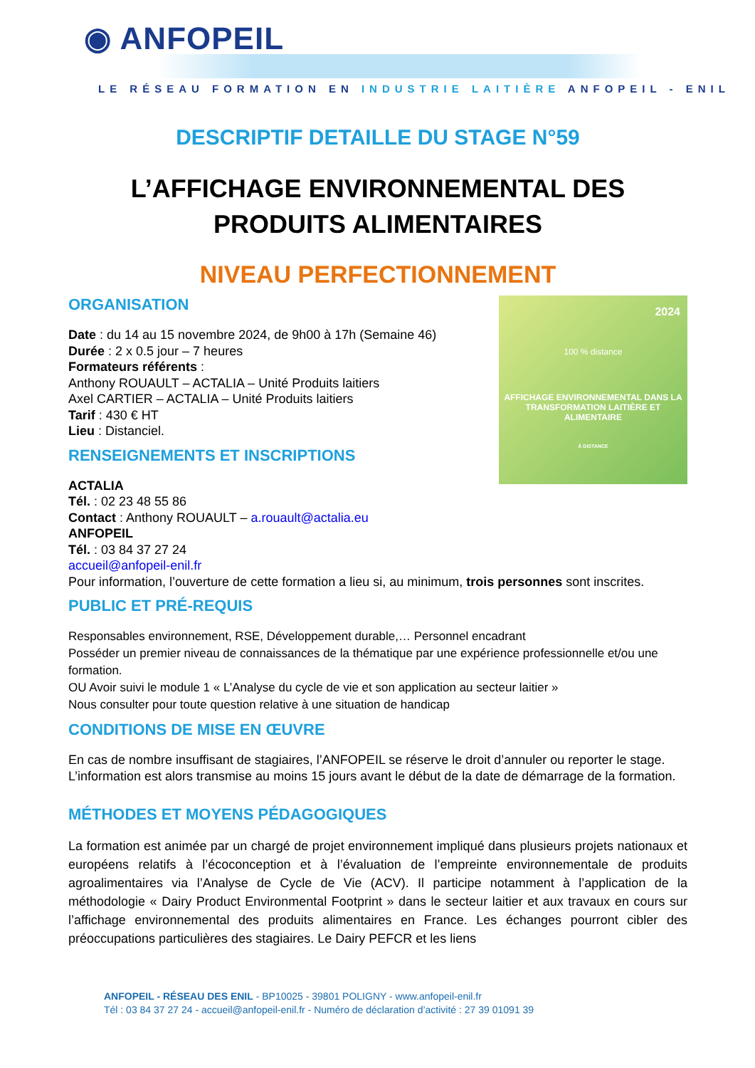◉ ANFOPEIL
LE RÉSEAU FORMATION EN INDUSTRIE LAITIÈRE ANFOPEIL - ENIL
DESCRIPTIF DETAILLE DU STAGE N°59
L’AFFICHAGE ENVIRONNEMENTAL DES PRODUITS ALIMENTAIRES
NIVEAU PERFECTIONNEMENT
2024
100 % distance
AFFICHAGE ENVIRONNEMENTAL DANS LA TRANSFORMATION LAITIÈRE ET ALIMENTAIRE
À DISTANCE
ORGANISATION
Date : du 14 au 15 novembre 2024, de 9h00 à 17h (Semaine 46)
Durée : 2 x 0.5 jour – 7 heures
Formateurs référents :
Anthony ROUAULT – ACTALIA – Unité Produits laitiers
Axel CARTIER – ACTALIA – Unité Produits laitiers
Tarif : 430 € HT
Lieu : Distanciel.
RENSEIGNEMENTS ET INSCRIPTIONS
ACTALIA
Tél. : 02 23 48 55 86
Contact : Anthony ROUAULT – a.rouault@actalia.eu
ANFOPEIL
Tél. : 03 84 37 27 24
accueil@anfopeil-enil.fr
Pour information, l’ouverture de cette formation a lieu si, au minimum, trois personnes sont inscrites.
PUBLIC ET PRÉ-REQUIS
Responsables environnement, RSE, Développement durable,… Personnel encadrant
Posséder un premier niveau de connaissances de la thématique par une expérience professionnelle et/ou une formation.
OU Avoir suivi le module 1 « L’Analyse du cycle de vie et son application au secteur laitier »
Nous consulter pour toute question relative à une situation de handicap
CONDITIONS DE MISE EN ŒUVRE
En cas de nombre insuffisant de stagiaires, l’ANFOPEIL se réserve le droit d’annuler ou reporter le stage. L’information est alors transmise au moins 15 jours avant le début de la date de démarrage de la formation.
MÉTHODES ET MOYENS PÉDAGOGIQUES
La formation est animée par un chargé de projet environnement impliqué dans plusieurs projets nationaux et européens relatifs à l’écoconception et à l’évaluation de l’empreinte environnementale de produits agroalimentaires via l’Analyse de Cycle de Vie (ACV). Il participe notamment à l’application de la méthodologie « Dairy Product Environmental Footprint » dans le secteur laitier et aux travaux en cours sur l’affichage environnemental des produits alimentaires en France. Les échanges pourront cibler des préoccupations particulières des stagiaires. Le Dairy PEFCR et les liens
ANFOPEIL - RÉSEAU DES ENIL - BP10025 - 39801 POLIGNY - www.anfopeil-enil.fr
Tél : 03 84 37 27 24 - accueil@anfopeil-enil.fr - Numéro de déclaration d’activité : 27 39 01091 39